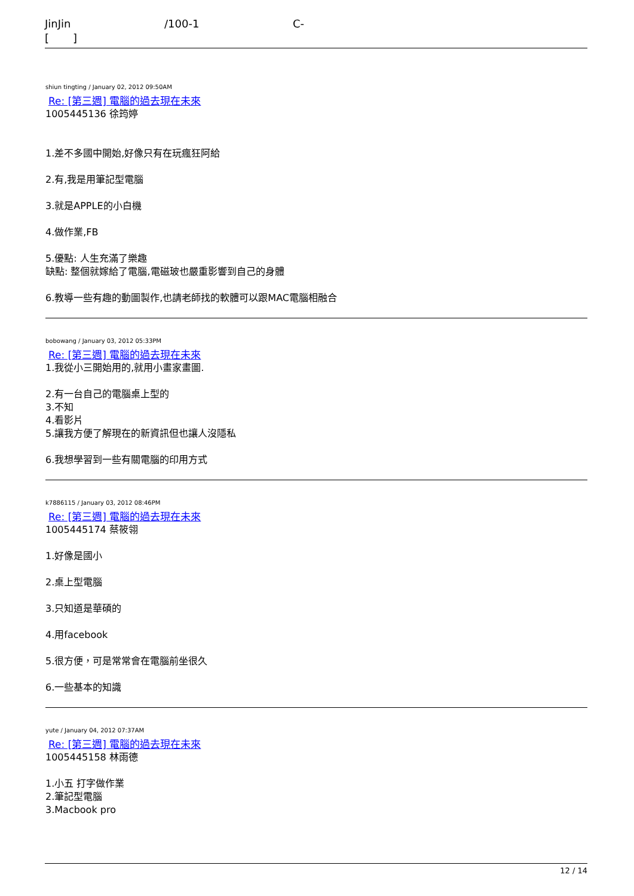JinJin /100-1 C-
[ ]
shiun tingting / January 02, 2012 09:50AM
Re: [第三週] 電腦的過去現在未來
1005445136 徐筠婷
1.差不多國中開始,好像只有在玩瘋狂阿給
2.有,我是用筆記型電腦
3.就是APPLE的小白機
4.做作業,FB
5.優點: 人生充滿了樂趣
缺點: 整個就嫁給了電腦,電磁玻也嚴重影響到自己的身體
6.教導一些有趣的動圖製作,也請老師找的軟體可以跟MAC電腦相融合
bobowang / January 03, 2012 05:33PM
Re: [第三週] 電腦的過去現在未來
1.我從小三開始用的,就用小畫家畫圖.
2.有一台自己的電腦桌上型的
3.不知
4.看影片
5.讓我方便了解現在的新資訊但也讓人沒隱私
6.我想學習到一些有關電腦的印用方式
k7886115 / January 03, 2012 08:46PM
Re: [第三週] 電腦的過去現在未來
1005445174 蔡筱翎
1.好像是國小
2.桌上型電腦
3.只知道是華碩的
4.用facebook
5.很方便，可是常常會在電腦前坐很久
6.一些基本的知識
yute / January 04, 2012 07:37AM
Re: [第三週] 電腦的過去現在未來
1005445158 林雨德
1.小五 打字做作業
2.筆記型電腦
3.Macbook pro
12 / 14